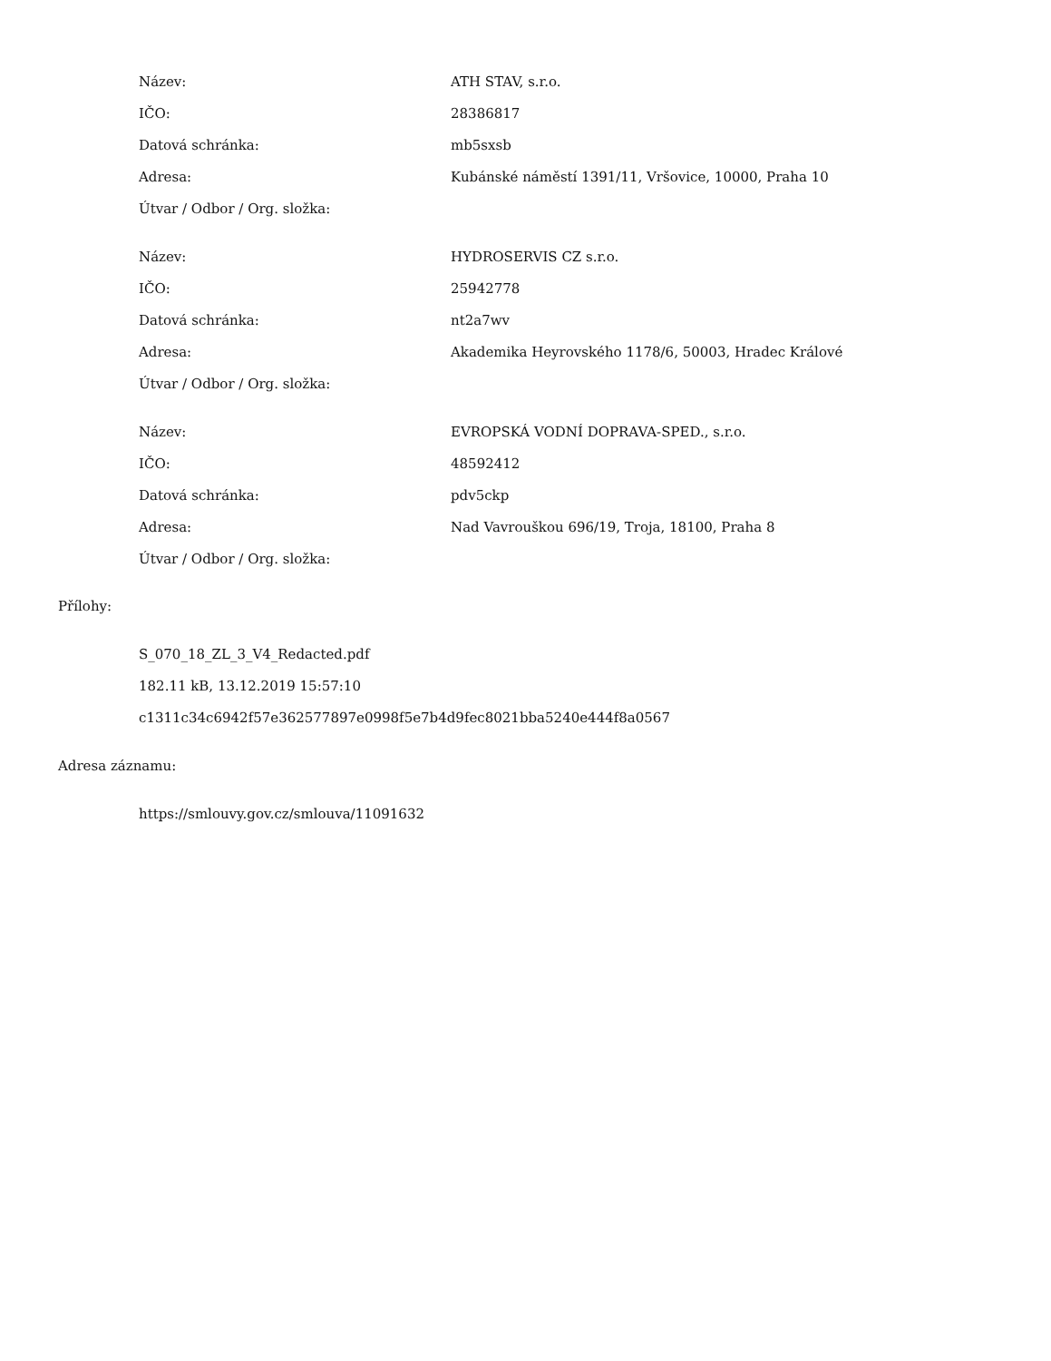| Název: | ATH STAV, s.r.o. |
| IČO: | 28386817 |
| Datová schránka: | mb5sxsb |
| Adresa: | Kubánské náměstí 1391/11, Vršovice, 10000, Praha 10 |
| Útvar / Odbor / Org. složka: | |
| Název: | HYDROSERVIS CZ s.r.o. |
| IČO: | 25942778 |
| Datová schránka: | nt2a7wv |
| Adresa: | Akademika Heyrovského 1178/6, 50003, Hradec Králové |
| Útvar / Odbor / Org. složka: | |
| Název: | EVROPSKÁ VODNÍ DOPRAVA-SPED., s.r.o. |
| IČO: | 48592412 |
| Datová schránka: | pdv5ckp |
| Adresa: | Nad Vavrouškou 696/19, Troja, 18100, Praha 8 |
| Útvar / Odbor / Org. složka: | |
Přílohy:
S_070_18_ZL_3_V4_Redacted.pdf
182.11 kB, 13.12.2019 15:57:10
c1311c34c6942f57e362577897e0998f5e7b4d9fec8021bba5240e444f8a0567
Adresa záznamu:
https://smlouvy.gov.cz/smlouva/11091632